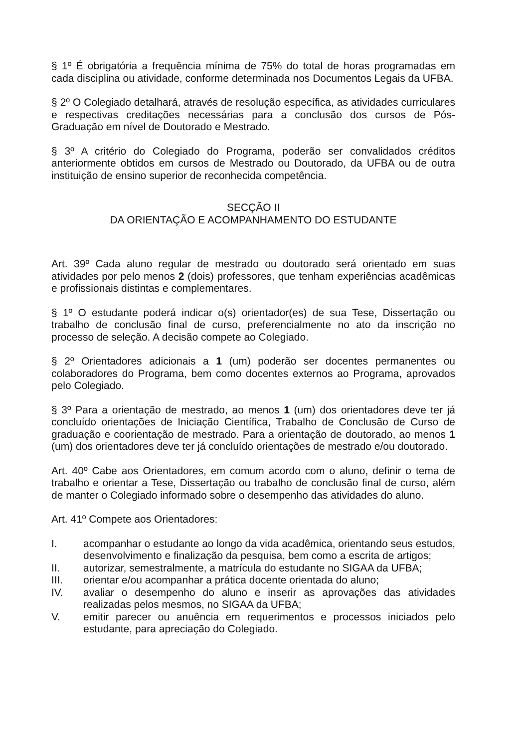§ 1º É obrigatória a frequência mínima de 75% do total de horas programadas em cada disciplina ou atividade, conforme determinada nos Documentos Legais da UFBA.
§ 2º O Colegiado detalhará, através de resolução específica, as atividades curriculares e respectivas creditações necessárias para a conclusão dos cursos de Pós-Graduação em nível de Doutorado e Mestrado.
§ 3º A critério do Colegiado do Programa, poderão ser convalidados créditos anteriormente obtidos em cursos de Mestrado ou Doutorado, da UFBA ou de outra instituição de ensino superior de reconhecida competência.
SECÇÃO II
DA ORIENTAÇÃO E ACOMPANHAMENTO DO ESTUDANTE
Art. 39º Cada aluno regular de mestrado ou doutorado será orientado em suas atividades por pelo menos 2 (dois) professores, que tenham experiências acadêmicas e profissionais distintas e complementares.
§ 1º O estudante poderá indicar o(s) orientador(es) de sua Tese, Dissertação ou trabalho de conclusão final de curso, preferencialmente no ato da inscrição no processo de seleção. A decisão compete ao Colegiado.
§ 2º Orientadores adicionais a 1 (um) poderão ser docentes permanentes ou colaboradores do Programa, bem como docentes externos ao Programa, aprovados pelo Colegiado.
§ 3º Para a orientação de mestrado, ao menos 1 (um) dos orientadores deve ter já concluído orientações de Iniciação Científica, Trabalho de Conclusão de Curso de graduação e coorientação de mestrado. Para a orientação de doutorado, ao menos 1 (um) dos orientadores deve ter já concluído orientações de mestrado e/ou doutorado.
Art. 40º Cabe aos Orientadores, em comum acordo com o aluno, definir o tema de trabalho e orientar a Tese, Dissertação ou trabalho de conclusão final de curso, além de manter o Colegiado informado sobre o desempenho das atividades do aluno.
Art. 41º Compete aos Orientadores:
I. acompanhar o estudante ao longo da vida acadêmica, orientando seus estudos, desenvolvimento e finalização da pesquisa, bem como a escrita de artigos;
II. autorizar, semestralmente, a matrícula do estudante no SIGAA da UFBA;
III. orientar e/ou acompanhar a prática docente orientada do aluno;
IV. avaliar o desempenho do aluno e inserir as aprovações das atividades realizadas pelos mesmos, no SIGAA da UFBA;
V. emitir parecer ou anuência em requerimentos e processos iniciados pelo estudante, para apreciação do Colegiado.